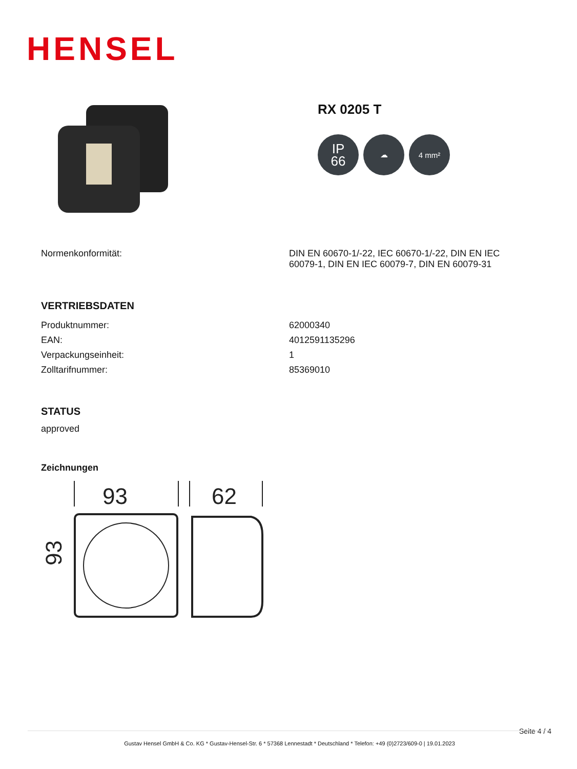HENSEL
RX 0205 T
IP
66
☁ 4 mm²
| Normenkonformität: | DIN EN 60670-1/-22, IEC 60670-1/-22, DIN EN IEC 60079-1, DIN EN IEC 60079-7, DIN EN 60079-31 |
VERTRIEBSDATEN
| Produktnummer: | 62000340 |
| EAN: | 4012591135296 |
| Verpackungseinheit: | 1 |
| Zolltarifnummer: | 85369010 |
STATUS
approved
Zeichnungen
93
62
93
Seite 4 / 4 Gustav Hensel GmbH & Co. KG * Gustav-Hensel-Str. 6 * 57368 Lennestadt * Deutschland * Telefon: +49 (0)2723/609-0 | 19.01.2023